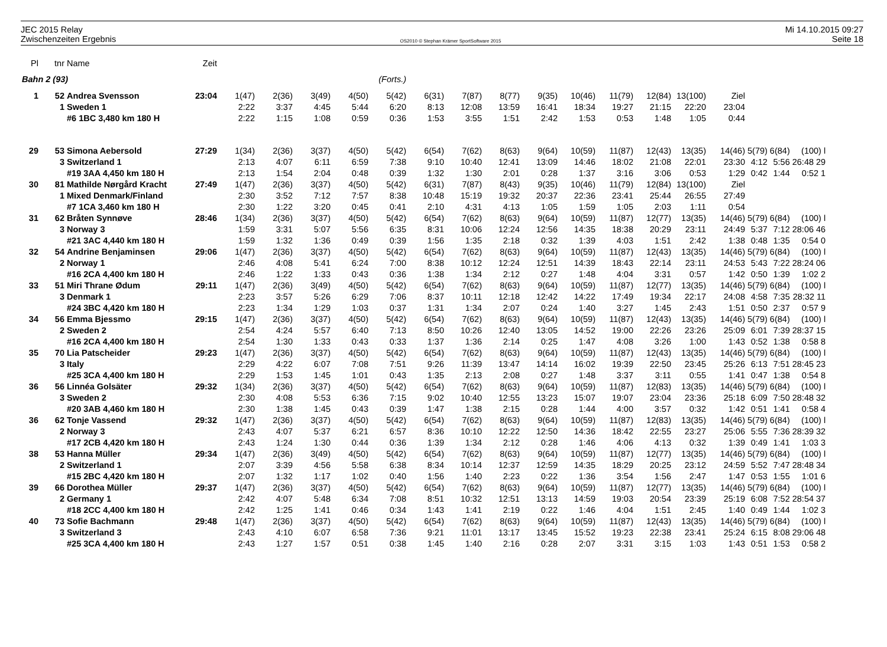JEC 2015 Relay
Zwischenzeiten Ergebnis
OS2010 © Stephan Krämer SportSoftware 2015
Mi 14.10.2015 09:27
Seite 18
| Pl | tnr | Name | Zeit | | | | | | | | | | | | | | | | | |
| --- | --- | --- | --- | --- | --- | --- | --- | --- | --- | --- | --- | --- | --- | --- | --- | --- | --- | --- | --- | --- |
| Bahn 2 (93) | | | | (Forts.) | | | | | | | | | | | | | | | | |
| 1 | 52 | Andrea Svensson | 23:04 | 1(47) | 2(36) | 3(49) | 4(50) | 5(42) | 6(31) | 7(87) | 8(77) | 9(35) | 10(46) | 11(79) | 12(84) | 13(100) | Ziel | | | |
| | 1 | Sweden 1 | | 2:22 | 3:37 | 4:45 | 5:44 | 6:20 | 8:13 | 12:08 | 13:59 | 16:41 | 18:34 | 19:27 | 21:15 | 22:20 | 23:04 | | | |
| | | #6 1BC 3,480 km 180 H | | 2:22 | 1:15 | 1:08 | 0:59 | 0:36 | 1:53 | 3:55 | 1:51 | 2:42 | 1:53 | 0:53 | 1:48 | 1:05 | 0:44 | | | |
| 29 | 53 | Simona Aebersold | 27:29 | 1(34) | 2(36) | 3(37) | 4(50) | 5(42) | 6(54) | 7(62) | 8(63) | 9(64) | 10(59) | 11(87) | 12(43) | 13(35) | 14(46) | 5(79) | 6(84) | (100) l |
| | 3 | Switzerland 1 | | 2:13 | 4:07 | 6:11 | 6:59 | 7:38 | 9:10 | 10:40 | 12:41 | 13:09 | 14:46 | 18:02 | 21:08 | 22:01 | 23:30 | 4:12 | 5:56 | 26:48 29 |
| | | #19 3AA 4,450 km 180 H | | 2:13 | 1:54 | 2:04 | 0:48 | 0:39 | 1:32 | 1:30 | 2:01 | 0:28 | 1:37 | 3:16 | 3:06 | 0:53 | 1:29 | 0:42 | 1:44 | 0:52 1 |
| 30 | 81 | Mathilde Nørgård Kracht | 27:49 | 1(47) | 2(36) | 3(37) | 4(50) | 5(42) | 6(31) | 7(87) | 8(43) | 9(35) | 10(46) | 11(79) | 12(84) | 13(100) | Ziel | | | |
| | 1 | Mixed Denmark/Finland | | 2:30 | 3:52 | 7:12 | 7:57 | 8:38 | 10:48 | 15:19 | 19:32 | 20:37 | 22:36 | 23:41 | 25:44 | 26:55 | 27:49 | | | |
| | | #7 1CA 3,460 km 180 H | | 2:30 | 1:22 | 3:20 | 0:45 | 0:41 | 2:10 | 4:31 | 4:13 | 1:05 | 1:59 | 1:05 | 2:03 | 1:11 | 0:54 | | | |
| 31 | 62 | Bråten Synnøve | 28:46 | 1(34) | 2(36) | 3(37) | 4(50) | 5(42) | 6(54) | 7(62) | 8(63) | 9(64) | 10(59) | 11(87) | 12(77) | 13(35) | 14(46) | 5(79) | 6(84) | (100) l |
| | 3 | Norway 3 | | 1:59 | 3:31 | 5:07 | 5:56 | 6:35 | 8:31 | 10:06 | 12:24 | 12:56 | 14:35 | 18:38 | 20:29 | 23:11 | 24:49 | 5:37 | 7:12 | 28:06 46 |
| | | #21 3AC 4,440 km 180 H | | 1:59 | 1:32 | 1:36 | 0:49 | 0:39 | 1:56 | 1:35 | 2:18 | 0:32 | 1:39 | 4:03 | 1:51 | 2:42 | 1:38 | 0:48 | 1:35 | 0:54 0 |
| 32 | 54 | Andrine Benjaminsen | 29:06 | 1(47) | 2(36) | 3(37) | 4(50) | 5(42) | 6(54) | 7(62) | 8(63) | 9(64) | 10(59) | 11(87) | 12(43) | 13(35) | 14(46) | 5(79) | 6(84) | (100) l |
| | 2 | Norway 1 | | 2:46 | 4:08 | 5:41 | 6:24 | 7:00 | 8:38 | 10:12 | 12:24 | 12:51 | 14:39 | 18:43 | 22:14 | 23:11 | 24:53 | 5:43 | 7:22 | 28:24 06 |
| | | #16 2CA 4,400 km 180 H | | 2:46 | 1:22 | 1:33 | 0:43 | 0:36 | 1:38 | 1:34 | 2:12 | 0:27 | 1:48 | 4:04 | 3:31 | 0:57 | 1:42 | 0:50 | 1:39 | 1:02 2 |
| 33 | 51 | Miri Thrane Ødum | 29:11 | 1(47) | 2(36) | 3(49) | 4(50) | 5(42) | 6(54) | 7(62) | 8(63) | 9(64) | 10(59) | 11(87) | 12(77) | 13(35) | 14(46) | 5(79) | 6(84) | (100) l |
| | 3 | Denmark 1 | | 2:23 | 3:57 | 5:26 | 6:29 | 7:06 | 8:37 | 10:11 | 12:18 | 12:42 | 14:22 | 17:49 | 19:34 | 22:17 | 24:08 | 4:58 | 7:35 | 28:32 11 |
| | | #24 3BC 4,420 km 180 H | | 2:23 | 1:34 | 1:29 | 1:03 | 0:37 | 1:31 | 1:34 | 2:07 | 0:24 | 1:40 | 3:27 | 1:45 | 2:43 | 1:51 | 0:50 | 2:37 | 0:57 9 |
| 34 | 56 | Emma Bjessmo | 29:15 | 1(47) | 2(36) | 3(37) | 4(50) | 5(42) | 6(54) | 7(62) | 8(63) | 9(64) | 10(59) | 11(87) | 12(43) | 13(35) | 14(46) | 5(79) | 6(84) | (100) l |
| | 2 | Sweden 2 | | 2:54 | 4:24 | 5:57 | 6:40 | 7:13 | 8:50 | 10:26 | 12:40 | 13:05 | 14:52 | 19:00 | 22:26 | 23:26 | 25:09 | 6:01 | 7:39 | 28:37 15 |
| | | #16 2CA 4,400 km 180 H | | 2:54 | 1:30 | 1:33 | 0:43 | 0:33 | 1:37 | 1:36 | 2:14 | 0:25 | 1:47 | 4:08 | 3:26 | 1:00 | 1:43 | 0:52 | 1:38 | 0:58 8 |
| 35 | 70 | Lia Patscheider | 29:23 | 1(47) | 2(36) | 3(37) | 4(50) | 5(42) | 6(54) | 7(62) | 8(63) | 9(64) | 10(59) | 11(87) | 12(43) | 13(35) | 14(46) | 5(79) | 6(84) | (100) l |
| | 3 | Italy | | 2:29 | 4:22 | 6:07 | 7:08 | 7:51 | 9:26 | 11:39 | 13:47 | 14:14 | 16:02 | 19:39 | 22:50 | 23:45 | 25:26 | 6:13 | 7:51 | 28:45 23 |
| | | #25 3CA 4,400 km 180 H | | 2:29 | 1:53 | 1:45 | 1:01 | 0:43 | 1:35 | 2:13 | 2:08 | 0:27 | 1:48 | 3:37 | 3:11 | 0:55 | 1:41 | 0:47 | 1:38 | 0:54 8 |
| 36 | 56 | Linnéa Golsäter | 29:32 | 1(34) | 2(36) | 3(37) | 4(50) | 5(42) | 6(54) | 7(62) | 8(63) | 9(64) | 10(59) | 11(87) | 12(83) | 13(35) | 14(46) | 5(79) | 6(84) | (100) l |
| | 3 | Sweden 2 | | 2:30 | 4:08 | 5:53 | 6:36 | 7:15 | 9:02 | 10:40 | 12:55 | 13:23 | 15:07 | 19:07 | 23:04 | 23:36 | 25:18 | 6:09 | 7:50 | 28:48 32 |
| | | #20 3AB 4,460 km 180 H | | 2:30 | 1:38 | 1:45 | 0:43 | 0:39 | 1:47 | 1:38 | 2:15 | 0:28 | 1:44 | 4:00 | 3:57 | 0:32 | 1:42 | 0:51 | 1:41 | 0:58 4 |
| 36 | 62 | Tonje Vassend | 29:32 | 1(47) | 2(36) | 3(37) | 4(50) | 5(42) | 6(54) | 7(62) | 8(63) | 9(64) | 10(59) | 11(87) | 12(83) | 13(35) | 14(46) | 5(79) | 6(84) | (100) l |
| | 2 | Norway 3 | | 2:43 | 4:07 | 5:37 | 6:21 | 6:57 | 8:36 | 10:10 | 12:22 | 12:50 | 14:36 | 18:42 | 22:55 | 23:27 | 25:06 | 5:55 | 7:36 | 28:39 32 |
| | | #17 2CB 4,420 km 180 H | | 2:43 | 1:24 | 1:30 | 0:44 | 0:36 | 1:39 | 1:34 | 2:12 | 0:28 | 1:46 | 4:06 | 4:13 | 0:32 | 1:39 | 0:49 | 1:41 | 1:03 3 |
| 38 | 53 | Hanna Müller | 29:34 | 1(47) | 2(36) | 3(49) | 4(50) | 5(42) | 6(54) | 7(62) | 8(63) | 9(64) | 10(59) | 11(87) | 12(77) | 13(35) | 14(46) | 5(79) | 6(84) | (100) l |
| | 2 | Switzerland 1 | | 2:07 | 3:39 | 4:56 | 5:58 | 6:38 | 8:34 | 10:14 | 12:37 | 12:59 | 14:35 | 18:29 | 20:25 | 23:12 | 24:59 | 5:52 | 7:47 | 28:48 34 |
| | | #15 2BC 4,420 km 180 H | | 2:07 | 1:32 | 1:17 | 1:02 | 0:40 | 1:56 | 1:40 | 2:23 | 0:22 | 1:36 | 3:54 | 1:56 | 2:47 | 1:47 | 0:53 | 1:55 | 1:01 6 |
| 39 | 66 | Dorothea Müller | 29:37 | 1(47) | 2(36) | 3(37) | 4(50) | 5(42) | 6(54) | 7(62) | 8(63) | 9(64) | 10(59) | 11(87) | 12(77) | 13(35) | 14(46) | 5(79) | 6(84) | (100) l |
| | 2 | Germany 1 | | 2:42 | 4:07 | 5:48 | 6:34 | 7:08 | 8:51 | 10:32 | 12:51 | 13:13 | 14:59 | 19:03 | 20:54 | 23:39 | 25:19 | 6:08 | 7:52 | 28:54 37 |
| | | #18 2CC 4,400 km 180 H | | 2:42 | 1:25 | 1:41 | 0:46 | 0:34 | 1:43 | 1:41 | 2:19 | 0:22 | 1:46 | 4:04 | 1:51 | 2:45 | 1:40 | 0:49 | 1:44 | 1:02 3 |
| 40 | 73 | Sofie Bachmann | 29:48 | 1(47) | 2(36) | 3(37) | 4(50) | 5(42) | 6(54) | 7(62) | 8(63) | 9(64) | 10(59) | 11(87) | 12(43) | 13(35) | 14(46) | 5(79) | 6(84) | (100) l |
| | 3 | Switzerland 3 | | 2:43 | 4:10 | 6:07 | 6:58 | 7:36 | 9:21 | 11:01 | 13:17 | 13:45 | 15:52 | 19:23 | 22:38 | 23:41 | 25:24 | 6:15 | 8:08 | 29:06 48 |
| | | #25 3CA 4,400 km 180 H | | 2:43 | 1:27 | 1:57 | 0:51 | 0:38 | 1:45 | 1:40 | 2:16 | 0:28 | 2:07 | 3:31 | 3:15 | 1:03 | 1:43 | 0:51 | 1:53 | 0:58 2 |